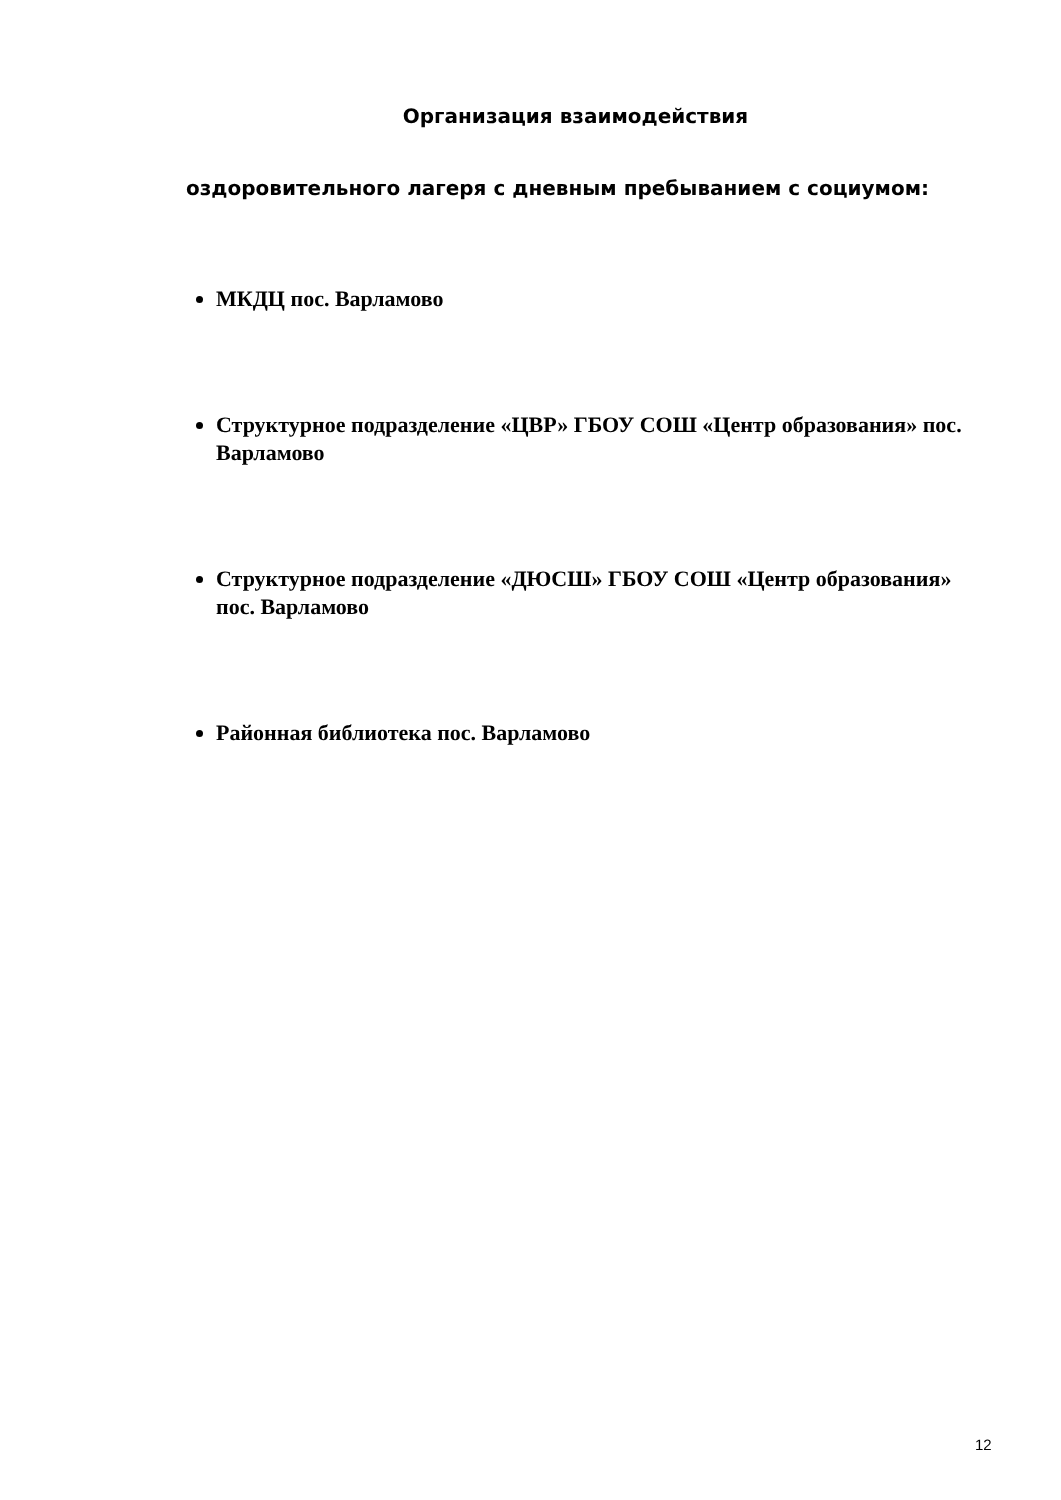Организация взаимодействия
оздоровительного лагеря с дневным пребыванием с социумом:
МКДЦ пос. Варламово
Структурное подразделение «ЦВР» ГБОУ СОШ «Центр образования» пос. Варламово
Структурное подразделение «ДЮСШ» ГБОУ СОШ «Центр образования» пос. Варламово
Районная библиотека пос. Варламово
12